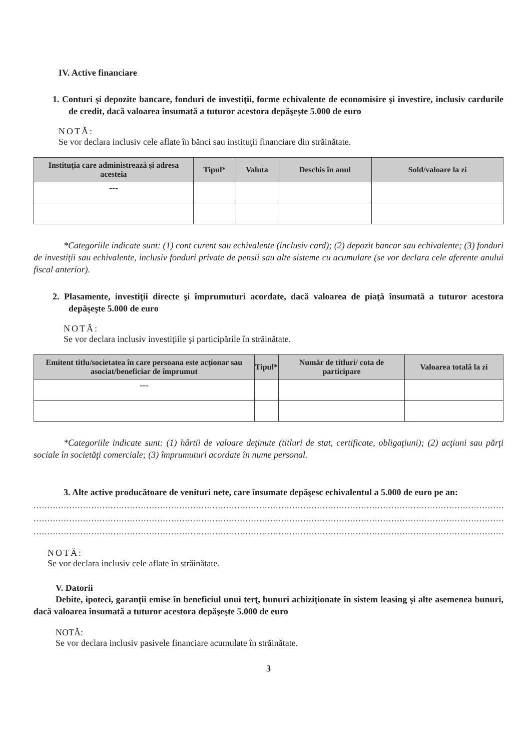IV. Active financiare
1. Conturi şi depozite bancare, fonduri de investiţii, forme echivalente de economisire şi investire, inclusiv cardurile de credit, dacă valoarea însumată a tuturor acestora depăşeşte 5.000 de euro
NOTĂ:
Se vor declara inclusiv cele aflate în bănci sau instituţii financiare din străinătate.
| Instituţia care administrează şi adresa acesteia | Tipul* | Valuta | Deschis în anul | Sold/valoare la zi |
| --- | --- | --- | --- | --- |
| --- | | | | |
*Categoriile indicate sunt: (1) cont curent sau echivalente (inclusiv card); (2) depozit bancar sau echivalente; (3) fonduri de investiţii sau echivalente, inclusiv fonduri private de pensii sau alte sisteme cu acumulare (se vor declara cele aferente anului fiscal anterior).
2. Plasamente, investiţii directe şi împrumuturi acordate, dacă valoarea de piaţă însumată a tuturor acestora depăşeşte 5.000 de euro
NOTĂ:
Se vor declara inclusiv investiţiile şi participările în străinătate.
| Emitent titlu/societatea în care persoana este acţionar sau asociat/beneficiar de împrumut | Tipul* | Număr de titluri/ cota de participare | Valoarea totală la zi |
| --- | --- | --- | --- |
| --- | | | |
*Categoriile indicate sunt: (1) hârtii de valoare deţinute (titluri de stat, certificate, obligaţiuni); (2) acţiuni sau părţi sociale în societăţi comerciale; (3) împrumuturi acordate în nume personal.
3. Alte active producătoare de venituri nete, care însumate depăşesc echivalentul a 5.000 de euro pe an:
....................................................................................................................................................................................................
....................................................................................................................................................................................................
....................................................................................................................................................................................................
NOTĂ:
Se vor declara inclusiv cele aflate în străinătate.
V. Datorii
Debite, ipoteci, garanţii emise în beneficiul unui terţ, bunuri achiziţionate în sistem leasing şi alte asemenea bunuri, dacă valoarea însumată a tuturor acestora depăşeşte 5.000 de euro
NOTĂ:
Se vor declara inclusiv pasivele financiare acumulate în străinătate.
3